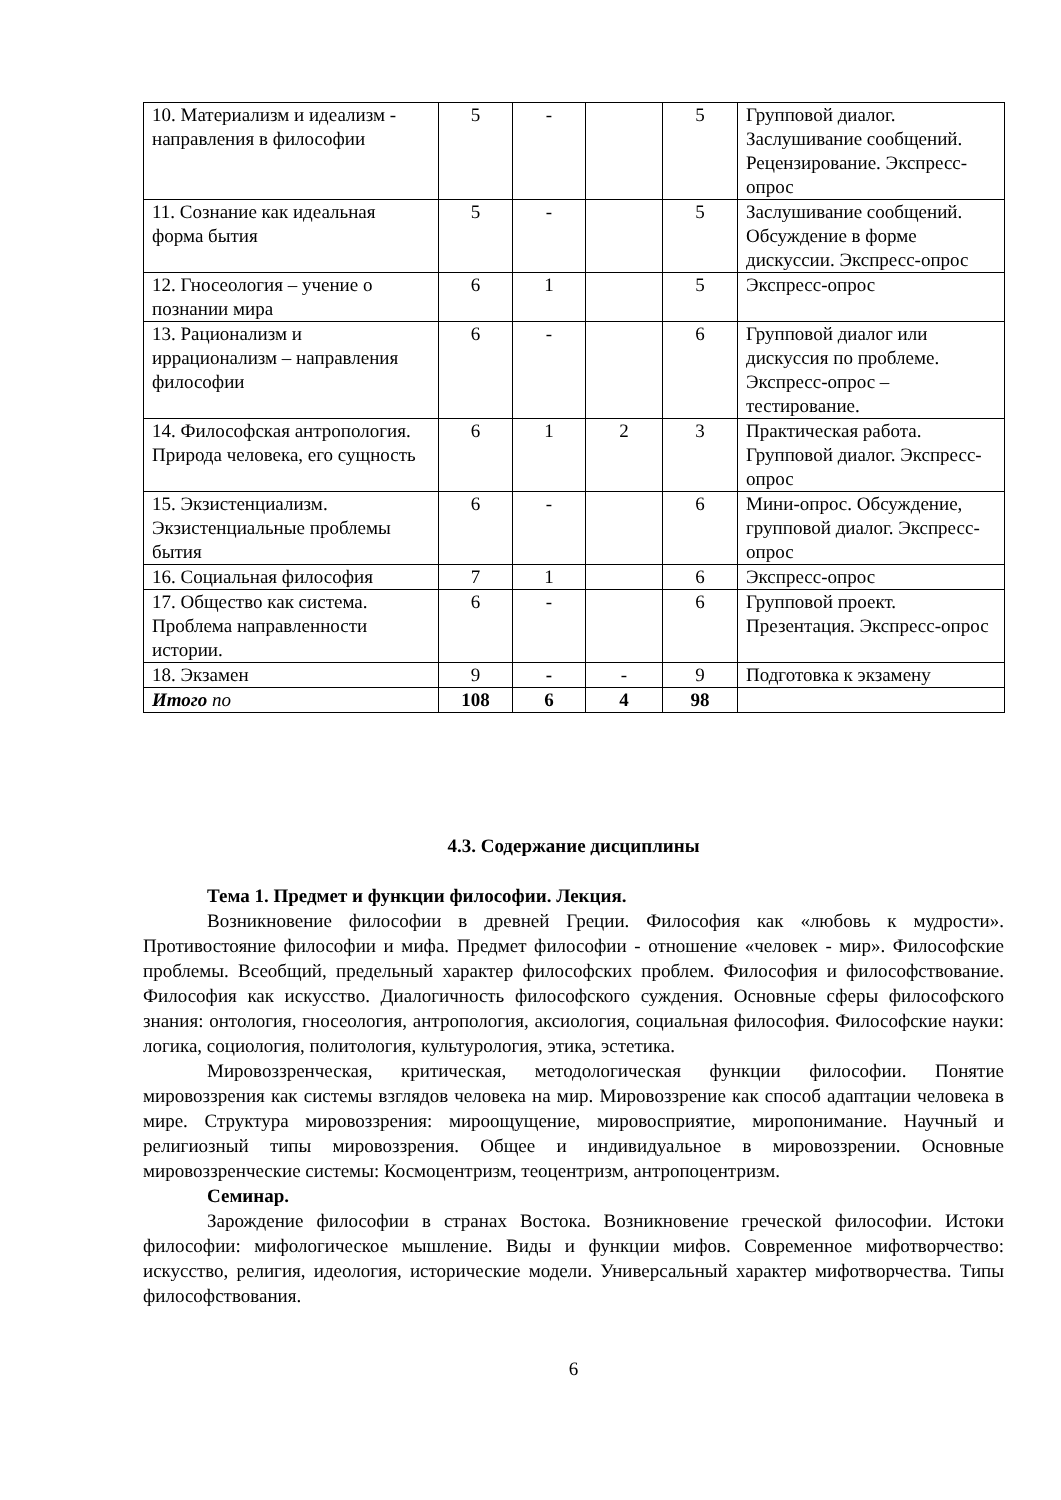| 10. Материализм и идеализм - направления в философии | 5 | - | | 5 | Групповой диалог. Заслушивание сообщений. Рецензирование. Экспресс-опрос |
| 11. Сознание как идеальная форма бытия | 5 | - | | 5 | Заслушивание сообщений. Обсуждение в форме дискуссии. Экспресс-опрос |
| 12. Гносеология – учение о познании мира | 6 | 1 | | 5 | Экспресс-опрос |
| 13. Рационализм и иррационализм – направления философии | 6 | - | | 6 | Групповой диалог или дискуссия по проблеме. Экспресс-опрос – тестирование. |
| 14. Философская антропология. Природа человека, его сущность | 6 | 1 | 2 | 3 | Практическая работа. Групповой диалог. Экспресс-опрос |
| 15. Экзистенциализм. Экзистенциальные проблемы бытия | 6 | - | | 6 | Мини-опрос. Обсуждение, групповой диалог. Экспресс-опрос |
| 16. Социальная философия | 7 | 1 | | 6 | Экспресс-опрос |
| 17. Общество как система. Проблема направленности истории. | 6 | - | | 6 | Групповой проект. Презентация. Экспресс-опрос |
| 18. Экзамен | 9 | - | - | 9 | Подготовка к экзамену |
| Итого по | 108 | 6 | 4 | 98 | |
4.3. Содержание дисциплины
Тема 1. Предмет и функции философии. Лекция.
Возникновение философии в древней Греции. Философия как «любовь к мудрости». Противостояние философии и мифа. Предмет философии - отношение «человек - мир». Философские проблемы. Всеобщий, предельный характер философских проблем. Философия и философствование. Философия как искусство. Диалогичность философского суждения. Основные сферы философского знания: онтология, гносеология, антропология, аксиология, социальная философия. Философские науки: логика, социология, политология, культурология, этика, эстетика.
Мировоззренческая, критическая, методологическая функции философии. Понятие мировоззрения как системы взглядов человека на мир. Мировоззрение как способ адаптации человека в мире. Структура мировоззрения: мироощущение, мировосприятие, миропонимание. Научный и религиозный типы мировоззрения. Общее и индивидуальное в мировоззрении. Основные мировоззренческие системы: Космоцентризм, теоцентризм, антропоцентризм.
Семинар.
Зарождение философии в странах Востока. Возникновение греческой философии. Истоки философии: мифологическое мышление. Виды и функции мифов. Современное мифотворчество: искусство, религия, идеология, исторические модели. Универсальный характер мифотворчества. Типы философствования.
6